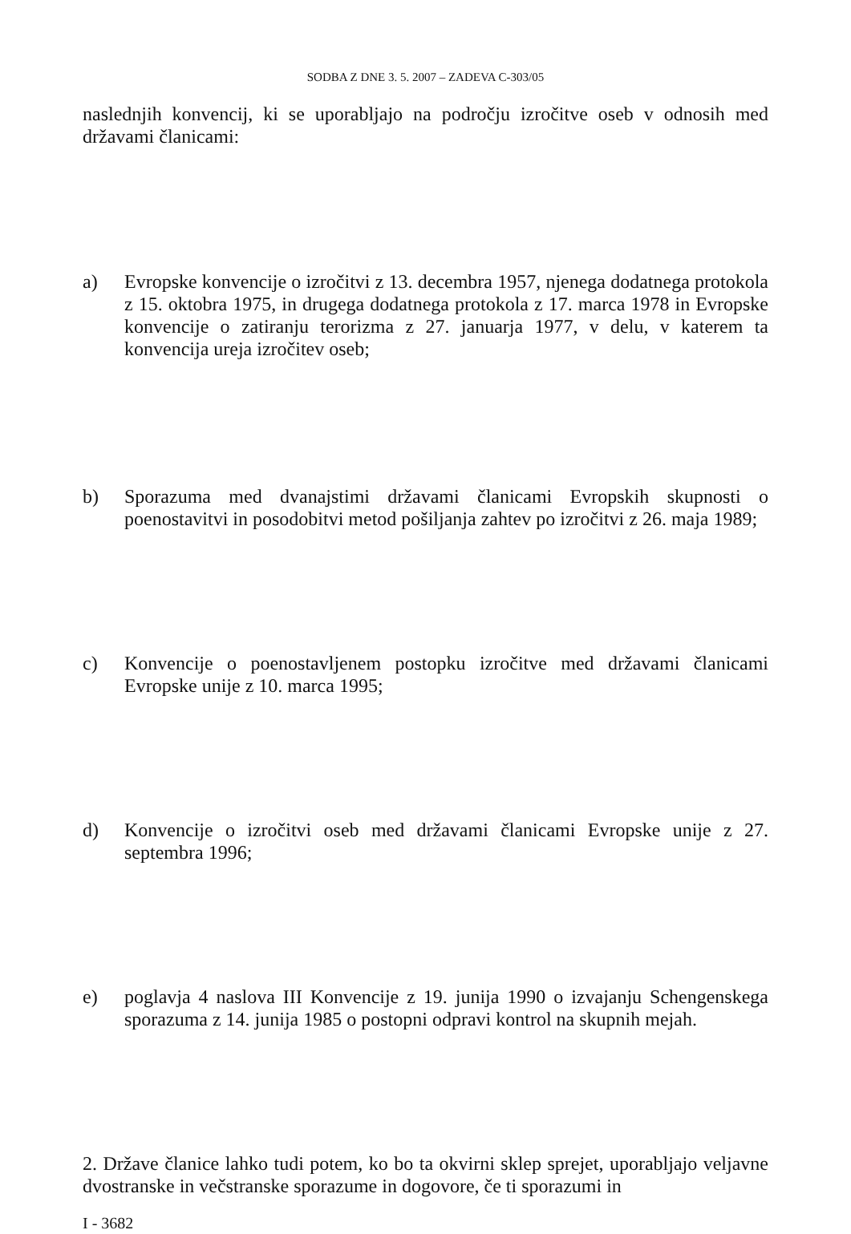SODBA Z DNE 3. 5. 2007 – ZADEVA C-303/05
naslednjih konvencij, ki se uporabljajo na področju izročitve oseb v odnosih med državami članicami:
a) Evropske konvencije o izročitvi z 13. decembra 1957, njenega dodatnega protokola z 15. oktobra 1975, in drugega dodatnega protokola z 17. marca 1978 in Evropske konvencije o zatiranju terorizma z 27. januarja 1977, v delu, v katerem ta konvencija ureja izročitev oseb;
b) Sporazuma med dvanajstimi državami članicami Evropskih skupnosti o poenostavitvi in posodobitvi metod pošiljanja zahtev po izročitvi z 26. maja 1989;
c) Konvencije o poenostavljenem postopku izročitve med državami članicami Evropske unije z 10. marca 1995;
d) Konvencije o izročitvi oseb med državami članicami Evropske unije z 27. septembra 1996;
e) poglavja 4 naslova III Konvencije z 19. junija 1990 o izvajanju Schengenskega sporazuma z 14. junija 1985 o postopni odpravi kontrol na skupnih mejah.
2. Države članice lahko tudi potem, ko bo ta okvirni sklep sprejet, uporabljajo veljavne dvostranske in večstranske sporazume in dogovore, če ti sporazumi in
I - 3682